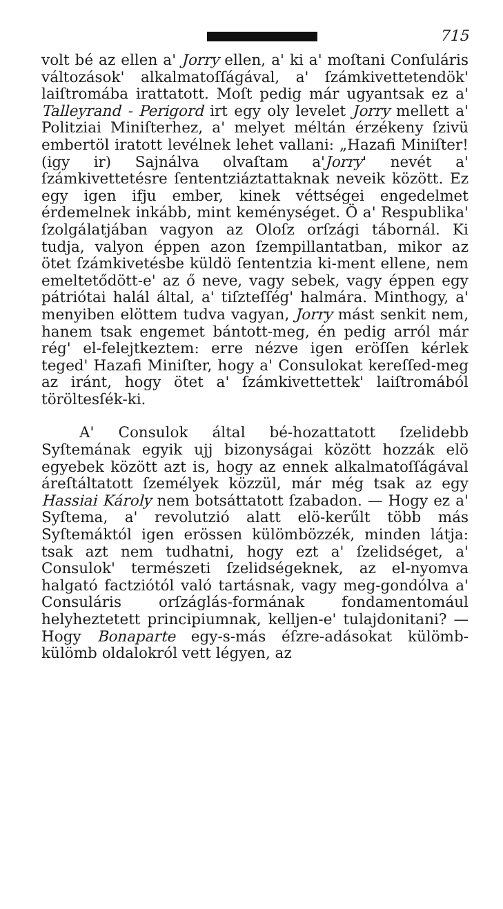715
volt bé az ellen a' Jorry ellen, a' ki a' moſtani Conſuláris változások' alkalmatoſſágával, a' ſzámkivettetendök' laiſtromába irattatott. Moſt pedig már ugyantsak ez a' Talleyrand - Perigord irt egy oly levelet Jorry mellett a' Politziai Miniſterhez, a' melyet méltán érzékeny ſzivü embertöl iratott levélnek lehet vallani: „Hazafi Miniſter! (igy ir) Sajnálva olvaſtam a'Jorry' nevét a' ſzámkivettetésre ſententziáztattaknak neveik között. Ez egy igen ifju ember, kinek véttségei engedelmet érdemelnek inkább, mint keménységet. Ö a' Respublika' ſzolgálatjában vagyon az Oloſz orſzági tábornál. Ki tudja, valyon éppen azon ſzempillantatban, mikor az ötet ſzámkivetésbe küldö ſententzia ki-ment ellene, nem emeltetődött-e' az ő neve, vagy sebek, vagy éppen egy pátriótai halál által, a' tiſzteſſég' halmára. Minthogy, a' menyiben elöttem tudva vagyan, Jorry mást senkit nem, hanem tsak engemet bántott-meg, én pedig arról már rég' el-felejtkeztem: erre nézve igen eröſſen kérlek teged' Hazafi Miniſter, hogy a' Consulokat kereſſed-meg az iránt, hogy ötet a' ſzámkivettettek' laiſtromából töröltesſék-ki.
A' Consulok által bé-hozattatott ſzelidebb Syſtemának egyik ujj bizonyságai között hozzák elö egyebek között azt is, hogy az ennek alkalmatoſſágával áreſtáltatott ſzemélyek közzül, már még tsak az egy Hassiai Károly nem botsáttatott ſzabadon. — Hogy ez a' Syſtema, a' revolutzió alatt elö-kerűlt több más Syſtemáktól igen erössen külömbözzék, minden látja: tsak azt nem tudhatni, hogy ezt a' ſzelidséget, a' Consulok' természeti ſzelidségeknek, az el-nyomva halgató factziótól való tartásnak, vagy meg-gondólva a' Consuláris orſzáglás-formának fondamentomául helyheztetett principiumnak, kelljen-e' tulajdonitani? — Hogy Bonaparte egy-s-más éſzre-adásokat külömb-külömb oldalokról vett légyen, az